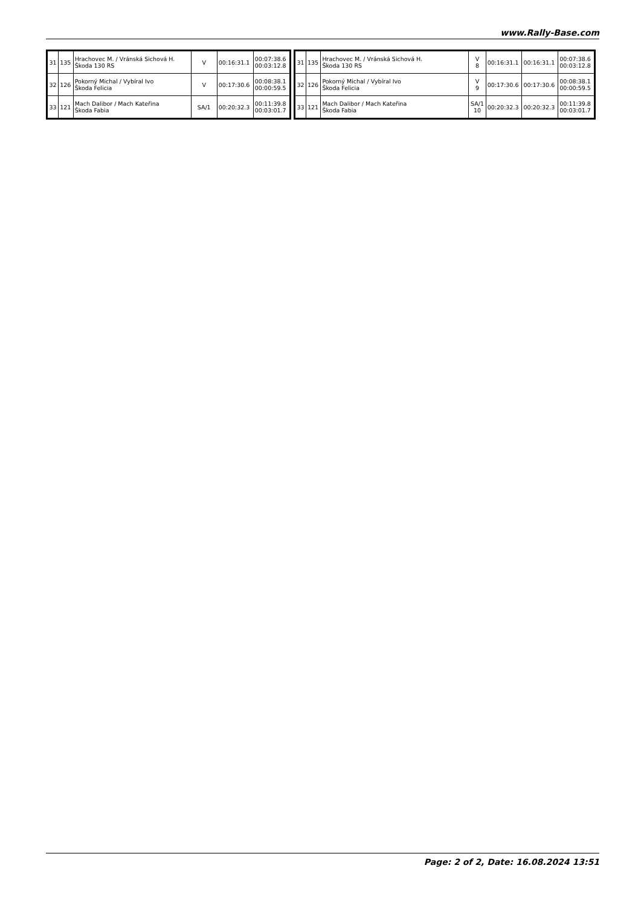www.Rally-Base.com
| 31 | 135 | Hrachovec M. / Vránská Sichová H. Škoda 130 RS | V | 00:16:31.1 | 00:07:38.6 00:03:12.8 |
| 32 | 126 | Pokorný Michal / Vybíral Ivo Škoda Felicia | V | 00:17:30.6 | 00:08:38.1 00:00:59.5 |
| 33 | 121 | Mach Dalibor / Mach Kateřina Škoda Fabia | SA/1 | 00:20:32.3 | 00:11:39.8 00:03:01.7 |
| 31 | 135 | Hrachovec M. / Vránská Sichová H. Škoda 130 RS | V 8 | 00:16:31.1 | 00:16:31.1 | 00:07:38.6 00:03:12.8 |
| 32 | 126 | Pokorný Michal / Vybíral Ivo Škoda Felicia | V 9 | 00:17:30.6 | 00:17:30.6 | 00:08:38.1 00:00:59.5 |
| 33 | 121 | Mach Dalibor / Mach Kateřina Škoda Fabia | SA/1 10 | 00:20:32.3 | 00:20:32.3 | 00:11:39.8 00:03:01.7 |
Page: 2 of 2, Date: 16.08.2024 13:51